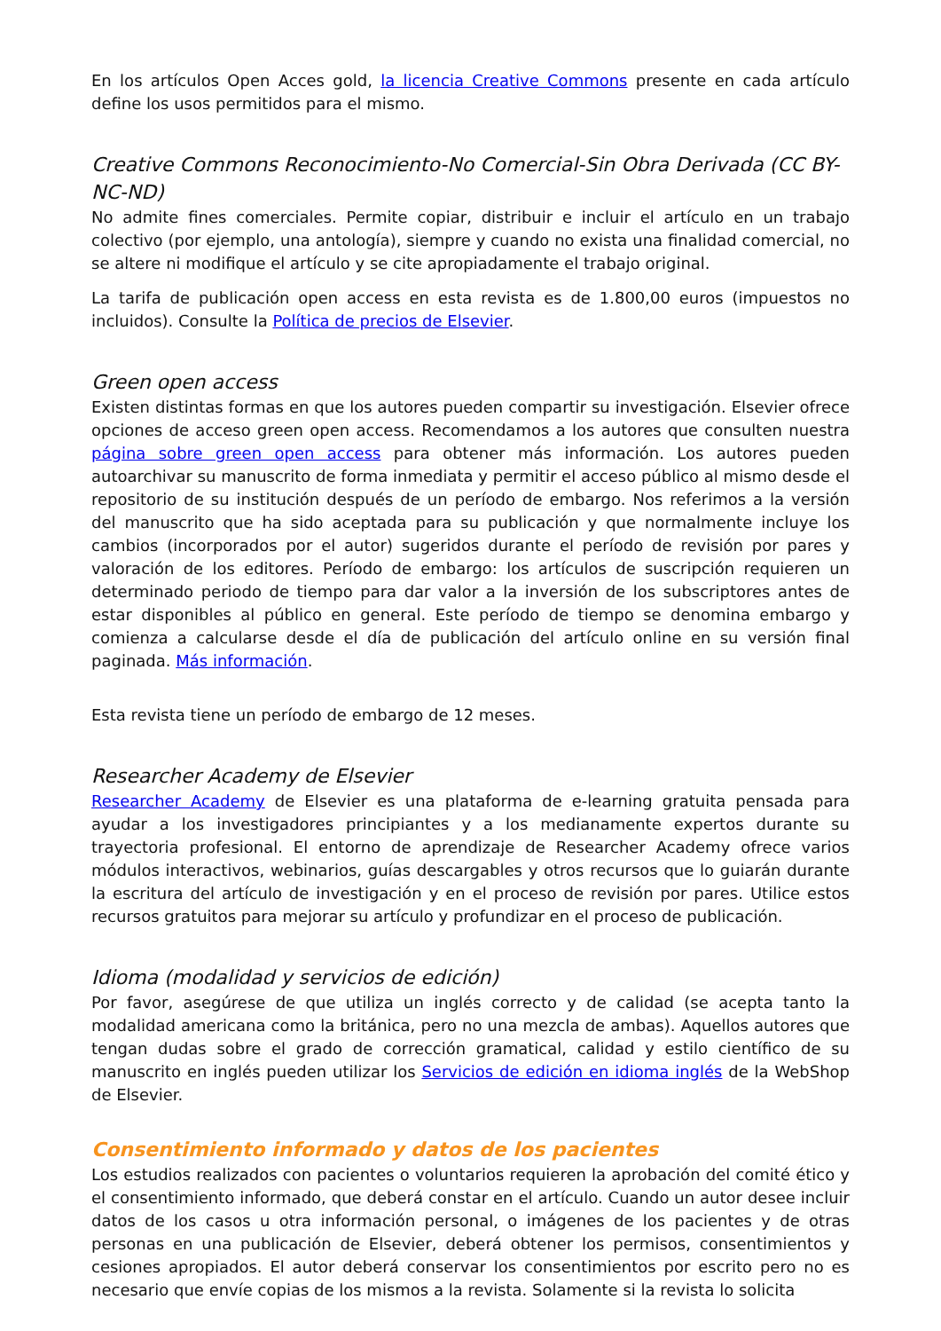En los artículos Open Acces gold, la licencia Creative Commons presente en cada artículo define los usos permitidos para el mismo.
Creative Commons Reconocimiento-No Comercial-Sin Obra Derivada (CC BY-NC-ND)
No admite fines comerciales. Permite copiar, distribuir e incluir el artículo en un trabajo colectivo (por ejemplo, una antología), siempre y cuando no exista una finalidad comercial, no se altere ni modifique el artículo y se cite apropiadamente el trabajo original.
La tarifa de publicación open access en esta revista es de 1.800,00 euros (impuestos no incluidos). Consulte la Política de precios de Elsevier.
Green open access
Existen distintas formas en que los autores pueden compartir su investigación. Elsevier ofrece opciones de acceso green open access. Recomendamos a los autores que consulten nuestra página sobre green open access para obtener más información. Los autores pueden autoarchivar su manuscrito de forma inmediata y permitir el acceso público al mismo desde el repositorio de su institución después de un período de embargo. Nos referimos a la versión del manuscrito que ha sido aceptada para su publicación y que normalmente incluye los cambios (incorporados por el autor) sugeridos durante el período de revisión por pares y valoración de los editores. Período de embargo: los artículos de suscripción requieren un determinado periodo de tiempo para dar valor a la inversión de los subscriptores antes de estar disponibles al público en general. Este período de tiempo se denomina embargo y comienza a calcularse desde el día de publicación del artículo online en su versión final paginada. Más información.
Esta revista tiene un período de embargo de 12 meses.
Researcher Academy de Elsevier
Researcher Academy de Elsevier es una plataforma de e-learning gratuita pensada para ayudar a los investigadores principiantes y a los medianamente expertos durante su trayectoria profesional. El entorno de aprendizaje de Researcher Academy ofrece varios módulos interactivos, webinarios, guías descargables y otros recursos que lo guiarán durante la escritura del artículo de investigación y en el proceso de revisión por pares. Utilice estos recursos gratuitos para mejorar su artículo y profundizar en el proceso de publicación.
Idioma (modalidad y servicios de edición)
Por favor, asegúrese de que utiliza un inglés correcto y de calidad (se acepta tanto la modalidad americana como la británica, pero no una mezcla de ambas). Aquellos autores que tengan dudas sobre el grado de corrección gramatical, calidad y estilo científico de su manuscrito en inglés pueden utilizar los Servicios de edición en idioma inglés de la WebShop de Elsevier.
Consentimiento informado y datos de los pacientes
Los estudios realizados con pacientes o voluntarios requieren la aprobación del comité ético y el consentimiento informado, que deberá constar en el artículo. Cuando un autor desee incluir datos de los casos u otra información personal, o imágenes de los pacientes y de otras personas en una publicación de Elsevier, deberá obtener los permisos, consentimientos y cesiones apropiados. El autor deberá conservar los consentimientos por escrito pero no es necesario que envíe copias de los mismos a la revista. Solamente si la revista lo solicita